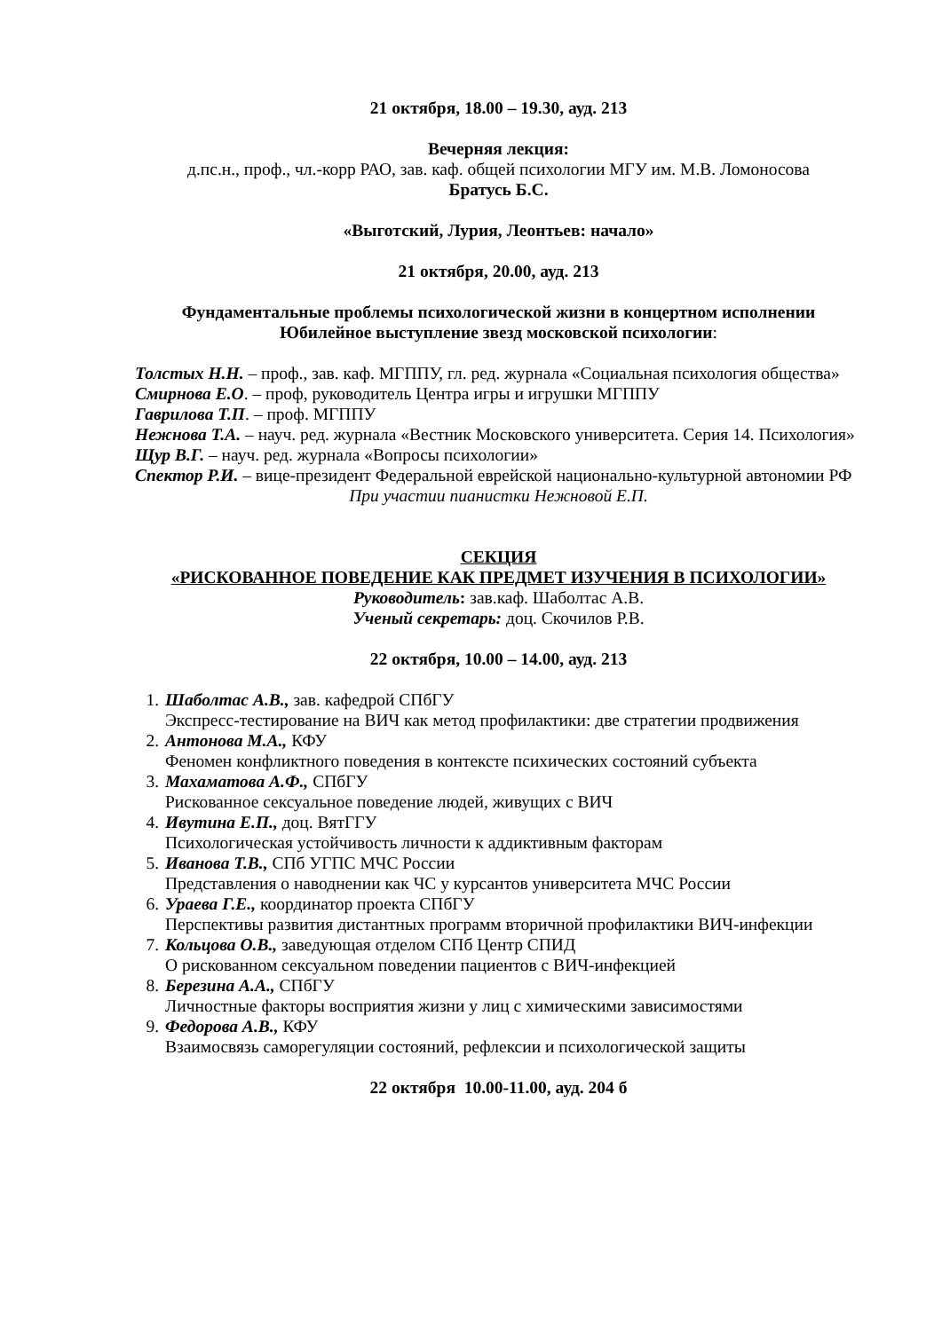21 октября, 18.00 – 19.30, ауд. 213
Вечерняя лекция:
д.пс.н., проф., чл.-корр РАО, зав. каф. общей психологии МГУ им. М.В. Ломоносова
Братусь Б.С.
«Выготский, Лурия, Леонтьев: начало»
21 октября, 20.00, ауд. 213
Фундаментальные проблемы психологической жизни в концертном исполнении
Юбилейное выступление звезд московской психологии:
Толстых Н.Н. – проф., зав. каф. МГППУ, гл. ред. журнала «Социальная психология общества»
Смирнова Е.О. – проф, руководитель Центра игры и игрушки МГППУ
Гаврилова Т.П. – проф. МГППУ
Нежнова Т.А. – науч. ред. журнала «Вестник Московского университета. Серия 14. Психология»
Щур В.Г. – науч. ред. журнала «Вопросы психологии»
Спектор Р.И. – вице-президент Федеральной еврейской национально-культурной автономии РФ
При участии пианистки Нежновой Е.П.
СЕКЦИЯ
«РИСКОВАННОЕ ПОВЕДЕНИЕ КАК ПРЕДМЕТ ИЗУЧЕНИЯ В ПСИХОЛОГИИ»
Руководитель: зав.каф. Шаболтас А.В.
Ученый секретарь: доц. Скочилов Р.В.
22 октября, 10.00 – 14.00, ауд. 213
1. Шаболтас А.В., зав. кафедрой СПбГУ
Экспресс-тестирование на ВИЧ как метод профилактики: две стратегии продвижения
2. Антонова М.А., КФУ
Феномен конфликтного поведения в контексте психических состояний субъекта
3. Махаматова А.Ф., СПбГУ
Рискованное сексуальное поведение людей, живущих с ВИЧ
4. Ивутина Е.П., доц. ВятГГУ
Психологическая устойчивость личности к аддиктивным факторам
5. Иванова Т.В., СПб УГПС МЧС России
Представления о наводнении как ЧС у курсантов университета МЧС России
6. Ураева Г.Е., координатор проекта СПбГУ
Перспективы развития дистантных программ вторичной профилактики ВИЧ-инфекции
7. Кольцова О.В., заведующая отделом СПб Центр СПИД
О рискованном сексуальном поведении пациентов с ВИЧ-инфекцией
8. Березина А.А., СПбГУ
Личностные факторы восприятия жизни у лиц с химическими зависимостями
9. Федорова А.В., КФУ
Взаимосвязь саморегуляции состояний, рефлексии и психологической защиты
22 октября 10.00-11.00, ауд. 204 б